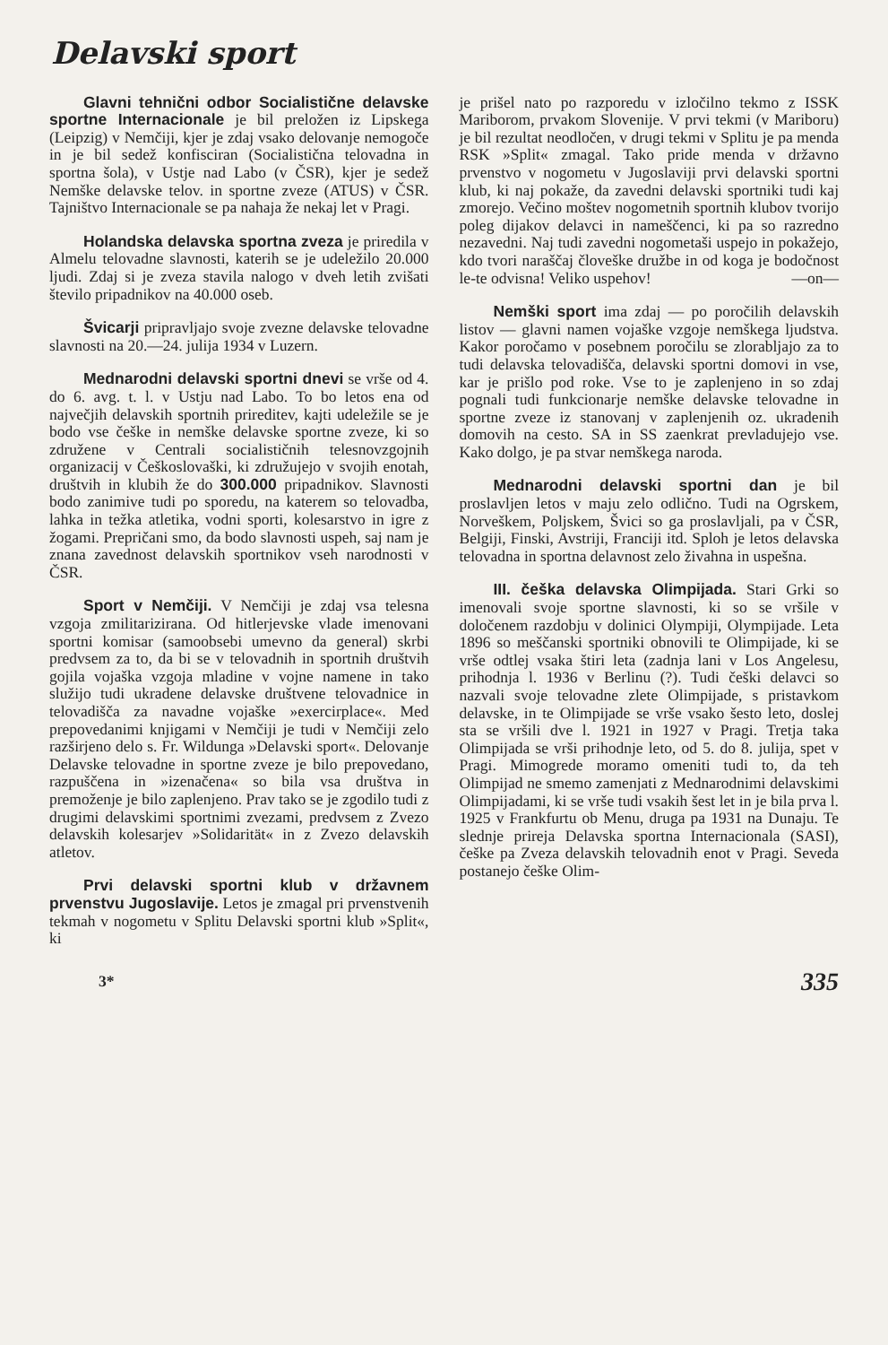Delavski sport
Glavni tehnični odbor Socialistične delavske sportne Internacionale je bil preložen iz Lipskega (Leipzig) v Nemčiji, kjer je zdaj vsako delovanje nemogoče in je bil sedež konfisciran (Socialistična telovadna in sportna šola), v Ustje nad Labo (v ČSR), kjer je sedež Nemške delavske telov. in sportne zveze (ATUS) v ČSR. Tajništvo Internacionale se pa nahaja že nekaj let v Pragi.
Holandska delavska sportna zveza je priredila v Almelu telovadne slavnosti, katerih se je udeležilo 20.000 ljudi. Zdaj si je zveza stavila nalogo v dveh letih zvišati število pripadnikov na 40.000 oseb.
Švicarji pripravljajo svoje zvezne delavske telovadne slavnosti na 20.—24. julija 1934 v Luzern.
Mednarodni delavski sportni dnevi se vrše od 4. do 6. avg. t. l. v Ustju nad Labo. To bo letos ena od največjih delavskih sportnih prireditev, kajti udeležile se je bodo vse češke in nemške delavske sportne zveze, ki so združene v Centrali socialističnih telesnovzgojnih organizacij v Češkoslovaški, ki združujejo v svojih enotah, društvih in klubih že do 300.000 pripadnikov. Slavnosti bodo zanimive tudi po sporedu, na katerem so telovadba, lahka in težka atletika, vodni sporti, kolesarstvo in igre z žogami. Prepričani smo, da bodo slavnosti uspeh, saj nam je znana zavednost delavskih sportnikov vseh narodnosti v ČSR.
Sport v Nemčiji. V Nemčiji je zdaj vsa telesna vzgoja zmilitarizirana. Od hitlerjevske vlade imenovani sportni komisar (samoobsebi umevno da general) skrbi predvsem za to, da bi se v telovadnih in sportnih društvih gojila vojaška vzgoja mladine v vojne namene in tako služijo tudi ukradene delavske društvene telovadnice in telovadišča za navadne vojaške »exercirplace«. Med prepovedanimi knjigami v Nemčiji je tudi v Nemčiji zelo razširjeno delo s. Fr. Wildunga »Delavski sport«. Delovanje Delavske telovadne in sportne zveze je bilo prepovedano, razpuščena in »izenačena« so bila vsa društva in premoženje je bilo zaplenjeno. Prav tako se je zgodilo tudi z drugimi delavskimi sportnimi zvezami, predvsem z Zvezo delavskih kolesarjev »Solidarität« in z Zvezo delavskih atletov.
Prvi delavski sportni klub v državnem prvenstvu Jugoslavije. Letos je zmagal pri prvenstvenih tekmah v nogometu v Splitu Delavski sportni klub »Split«, ki
je prišel nato po razporedu v izločilno tekmo z ISSK Mariborom, prvakom Slovenije. V prvi tekmi (v Mariboru) je bil rezultat neodločen, v drugi tekmi v Splitu je pa menda RSK »Split« zmagal. Tako pride menda v državno prvenstvo v nogometu v Jugoslaviji prvi delavski sportni klub, ki naj pokaže, da zavedni delavski sportniki tudi kaj zmorejo. Večino moštev nogometnih sportnih klubov tvorijo poleg dijakov delavci in nameščenci, ki pa so razredno nezavedni. Naj tudi zavedni nogometaši uspejo in pokažejo, kdo tvori naraščaj človeške družbe in od koga je bodočnost le-te odvisna! Veliko uspehov! —on—
Nemški sport ima zdaj — po poročilih delavskih listov — glavni namen vojaške vzgoje nemškega ljudstva. Kakor poročamo v posebnem poročilu se zlorabljajo za to tudi delavska telovadišča, delavski sportni domovi in vse, kar je prišlo pod roke. Vse to je zaplenjeno in so zdaj pognali tudi funkcionarje nemške delavske telovadne in sportne zveze iz stanovanj v zaplenjenih oz. ukradenih domovih na cesto. SA in SS zaenkrat prevladujejo vse. Kako dolgo, je pa stvar nemškega naroda.
Mednarodni delavski sportni dan je bil proslavljen letos v maju zelo odlično. Tudi na Ogrskem, Norveškem, Poljskem, Švici so ga proslavljali, pa v ČSR, Belgiji, Finski, Avstriji, Franciji itd. Sploh je letos delavska telovadna in sportna delavnost zelo živahna in uspešna.
III. češka delavska Olimpijada. Stari Grki so imenovali svoje sportne slavnosti, ki so se vršile v določenem razdobju v dolinici Olympiji, Olympijade. Leta 1896 so meščanski sportniki obnovili te Olimpijade, ki se vrše odtlej vsaka štiri leta (zadnja lani v Los Angelesu, prihodnja l. 1936 v Berlinu (?). Tudi češki delavci so nazvali svoje telovadne zlete Olimpijade, s pristavkom delavske, in te Olimpijade se vrše vsako šesto leto, doslej sta se vršili dve l. 1921 in 1927 v Pragi. Tretja taka Olimpijada se vrši prihodnje leto, od 5. do 8. julija, spet v Pragi. Mimogrede moramo omeniti tudi to, da teh Olimpijad ne smemo zamenjati z Mednarodnimi delavskimi Olimpijadami, ki se vrše tudi vsakih šest let in je bila prva l. 1925 v Frankfurtu ob Menu, druga pa 1931 na Dunaju. Te slednje prireja Delavska sportna Internacionala (SASI), češke pa Zveza delavskih telovadnih enot v Pragi. Seveda postanejo češke Olim-
3* 335